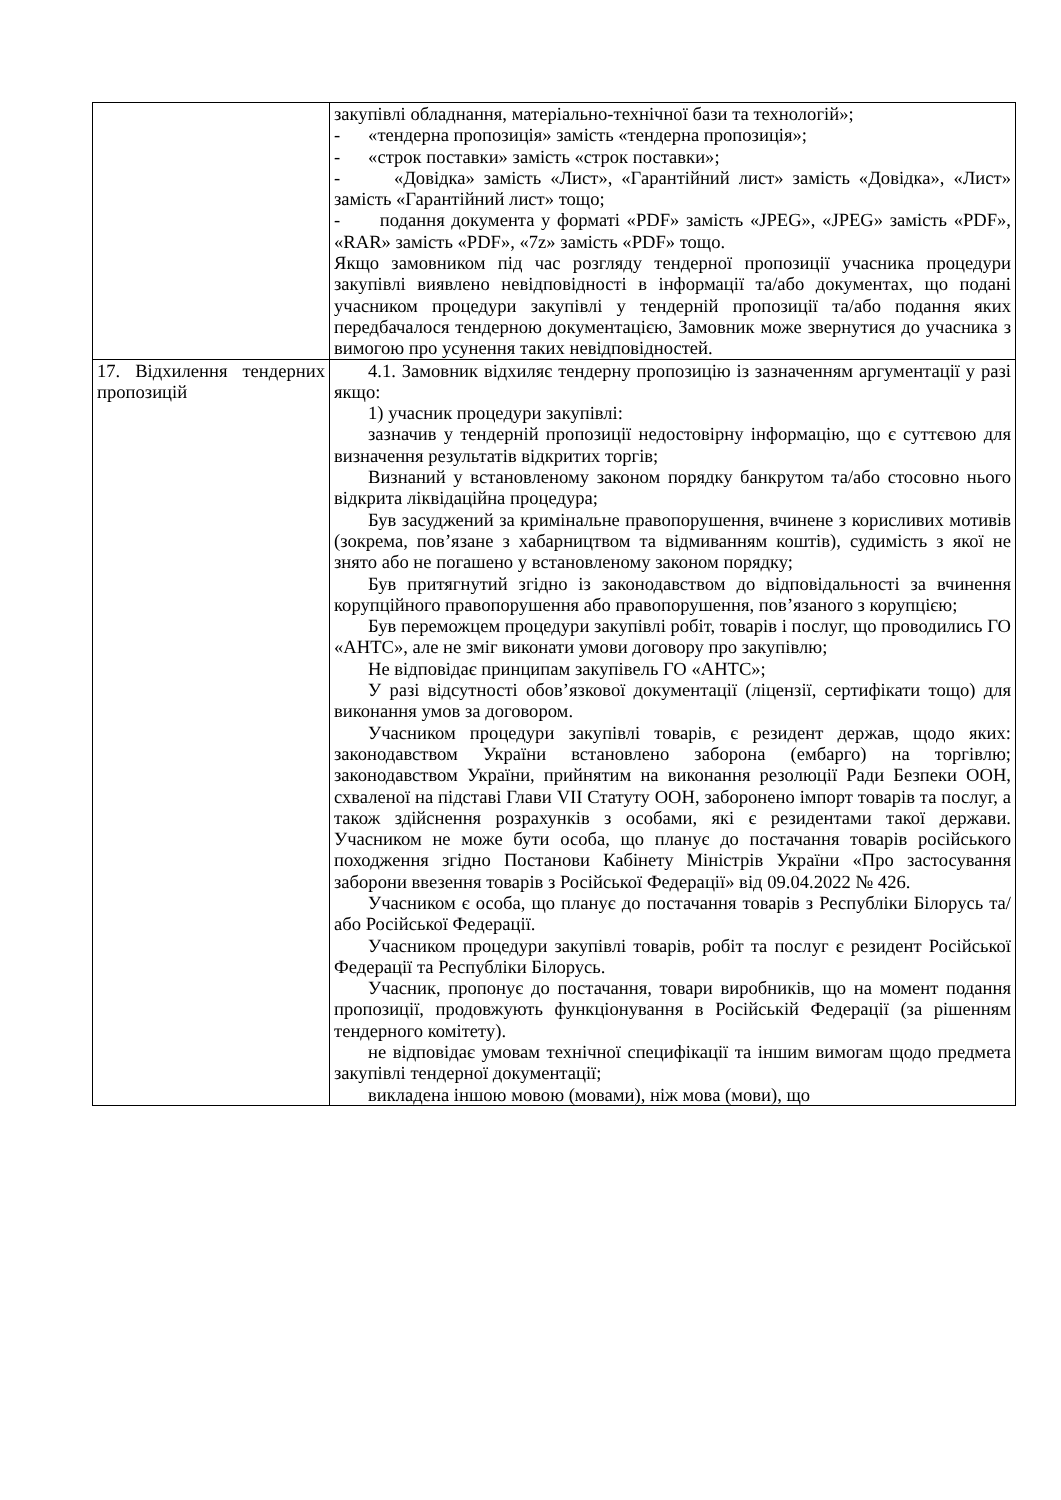| | закупівлі обладнання, матеріально-технічної бази та технологій»; - «тендерна пропозиція» замість «тендерна пропозиція»; - «строк поставки» замість «строк поставки»; - «Довідка» замість «Лист», «Гарантійний лист» замість «Довідка», «Лист» замість «Гарантійний лист» тощо; - подання документа у форматі «PDF» замість «JPEG», «JPEG» замість «PDF», «RAR» замість «PDF», «7z» замість «PDF» тощо. Якщо замовником під час розгляду тендерної пропозиції учасника процедури закупівлі виявлено невідповідності в інформації та/або документах, що подані учасником процедури закупівлі у тендерній пропозиції та/або подання яких передбачалося тендерною документацією, Замовник може звернутися до учасника з вимогою про усунення таких невідповідностей. |
| 17. Відхилення тендерних пропозицій | 4.1. Замовник відхиляє тендерну пропозицію із зазначенням аргументації у разі якщо: 1) учасник процедури закупівлі: зазначив у тендерній пропозиції недостовірну інформацію, що є суттєвою для визначення результатів відкритих торгів; Визнаний у встановленому законом порядку банкрутом та/або стосовно нього відкрита ліквідаційна процедура; Був засуджений за кримінальне правопорушення, вчинене з корисливих мотивів (зокрема, пов’язане з хабарництвом та відмиванням коштів), судимість з якої не знято або не погашено у встановленому законом порядку; Був притягнутий згідно із законодавством до відповідальності за вчинення корупційного правопорушення або правопорушення, пов’язаного з корупцією; Був переможцем процедури закупівлі робіт, товарів і послуг, що проводились ГО «АНТС», але не зміг виконати умови договору про закупівлю; Не відповідає принципам закупівель ГО «АНТС»; У разі відсутності обов’язкової документації (ліцензії, сертифікати тощо) для виконання умов за договором. Учасником процедури закупівлі товарів, є резидент держав, щодо яких: законодавством України встановлено заборона (ембарго) на торгівлю; законодавством України, прийнятим на виконання резолюції Ради Безпеки ООН, схваленої на підставі Глави VII Статуту ООН, заборонено імпорт товарів та послуг, а також здійснення розрахунків з особами, які є резидентами такої держави. Учасником не може бути особа, що планує до постачання товарів російського походження згідно Постанови Кабінету Міністрів України «Про застосування заборони ввезення товарів з Російської Федерації» від 09.04.2022 № 426. Учасником є особа, що планує до постачання товарів з Республіки Білорусь та/або Російської Федерації. Учасником процедури закупівлі товарів, робіт та послуг є резидент Російської Федерації та Республіки Білорусь. Учасник, пропонує до постачання, товари виробників, що на момент подання пропозиції, продовжують функціонування в Російській Федерації (за рішенням тендерного комітету). не відповідає умовам технічної специфікації та іншим вимогам щодо предмета закупівлі тендерної документації; викладена іншою мовою (мовами), ніж мова (мови), що |